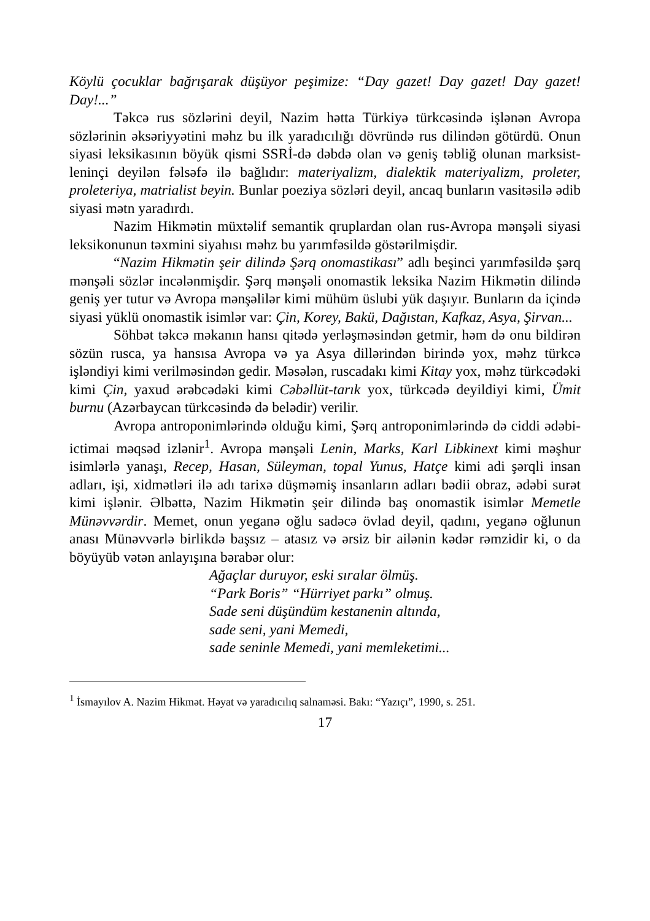Köylü çocuklar bağrışarak düşüyor peşimize: “Day gazet! Day gazet! Day gazet! Day!...”
Təkcə rus sözlərini deyil, Nazim hətta Türkiyə türkcəsində işlənən Avropa sözlərinin əksəriyyətini məhz bu ilk yaradıcılığı dövründə rus dilindən götürdü. Onun siyasi leksikasının böyük qismi SSRİ-də dəbdə olan və geniş təbliğ olunan marksist-leninçi deyilən fəlsəfə ilə bağlıdır: materiyalizm, dialektik materiyalizm, proleter, proleteriya, matrialist beyin. Bunlar poeziya sözləri deyil, ancaq bunların vasitəsilə ədib siyasi mətn yaradırdı.
Nazim Hikmətin müxtəlif semantik qruplardan olan rus-Avropa mənşəli siyasi leksikonunun təxmini siyahısı məhz bu yarımfəsildə göstərilmişdir.
“Nazim Hikmətin şeir dilində Şərq onomastikası” adlı beşinci yarımfəsildə şərq mənşəli sözlər incələnmişdir. Şərq mənşəli onomastik leksika Nazim Hikmətin dilində geniş yer tutur və Avropa mənşəlilər kimi mühüm üslubi yük daşıyır. Bunların da içində siyasi yüklü onomastik isimlər var: Çin, Korey, Bakü, Dağıstan, Kafkaz, Asya, Şirvan...
Söhbət təkcə məkanın hansı qitədə yerləşməsindən getmir, həm də onu bildirən sözün rusca, ya hansısa Avropa və ya Asya dillərindən birində yox, məhz türkcə işləndiyi kimi verilməsindən gedir. Məsələn, ruscadakı kimi Kitay yox, məhz türkcədəki kimi Çin, yaxud ərəbcədəki kimi Cəbəllüt-tarık yox, türkcədə deyildiyi kimi, Ümit burnu (Azərbaycan türkcəsində də belədir) verilir.
Avropa antroponimlərində olduğu kimi, Şərq antroponimlərində də ciddi ədəbi-ictimai məqsəd izlənir<sup>1</sup>. Avropa mənşəli Lenin, Marks, Karl Libkinext kimi məşhur isimlərlə yanaşı, Recep, Hasan, Süleyman, topal Yunus, Hatçe kimi adi şərqli insan adları, işi, xidmətləri ilə adı tarixə düşməmiş insanların adları bədii obraz, ədəbi surət kimi işlənir. Əlbəttə, Nazim Hikmətin şeir dilində baş onomastik isimlər Memetle Münəvvərdir. Memet, onun yeganə oğlu sadəcə övlad deyil, qadını, yeganə oğlunun anası Münəvvərlə birlikdə başsız – atasız və ərsiz bir ailənin kədər rəmzidir ki, o da böyüyüb vətən anlayışına bərabər olur:
Ağaçlar duruyor, eski sıralar ölmüş.
“Park Boris” “Hürriyet parkı” olmuş.
Sade seni düşündüm kestanenin altında,
sade seni, yani Memedi,
sade seninle Memedi, yani memleketimi...
<sup>1</sup> İsmayılov A. Nazim Hikmət. Həyat və yaradıcılıq salnaməsi. Bakı: “Yazıçı”, 1990, s. 251.
17